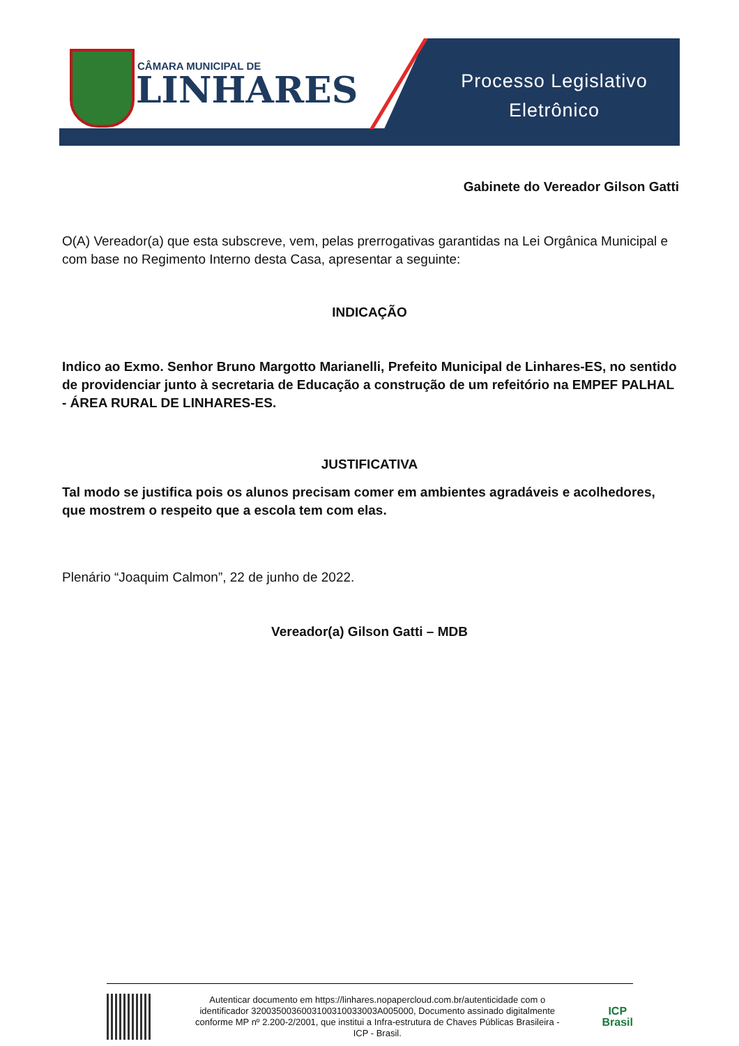CÂMARA MUNICIPAL DE
LINHARES
Processo Legislativo
Eletrônico
Gabinete do Vereador Gilson Gatti
O(A) Vereador(a) que esta subscreve, vem, pelas prerrogativas garantidas na Lei Orgânica Municipal e com base no Regimento Interno desta Casa, apresentar a seguinte:
INDICAÇÃO
Indico ao Exmo. Senhor Bruno Margotto Marianelli, Prefeito Municipal de Linhares-ES, no sentido de providenciar junto à secretaria de Educação a construção de um refeitório na EMPEF PALHAL - ÁREA RURAL DE LINHARES-ES.
JUSTIFICATIVA
Tal modo se justifica pois os alunos precisam comer em ambientes agradáveis e acolhedores, que mostrem o respeito que a escola tem com elas.
Plenário “Joaquim Calmon”, 22 de junho de 2022.
Vereador(a) Gilson Gatti – MDB
Autenticar documento em https://linhares.nopapercloud.com.br/autenticidade com o identificador 3200350036003100310033003A005000, Documento assinado digitalmente conforme MP nº 2.200-2/2001, que institui a Infra-estrutura de Chaves Públicas Brasileira - ICP - Brasil.
ICP
Brasil